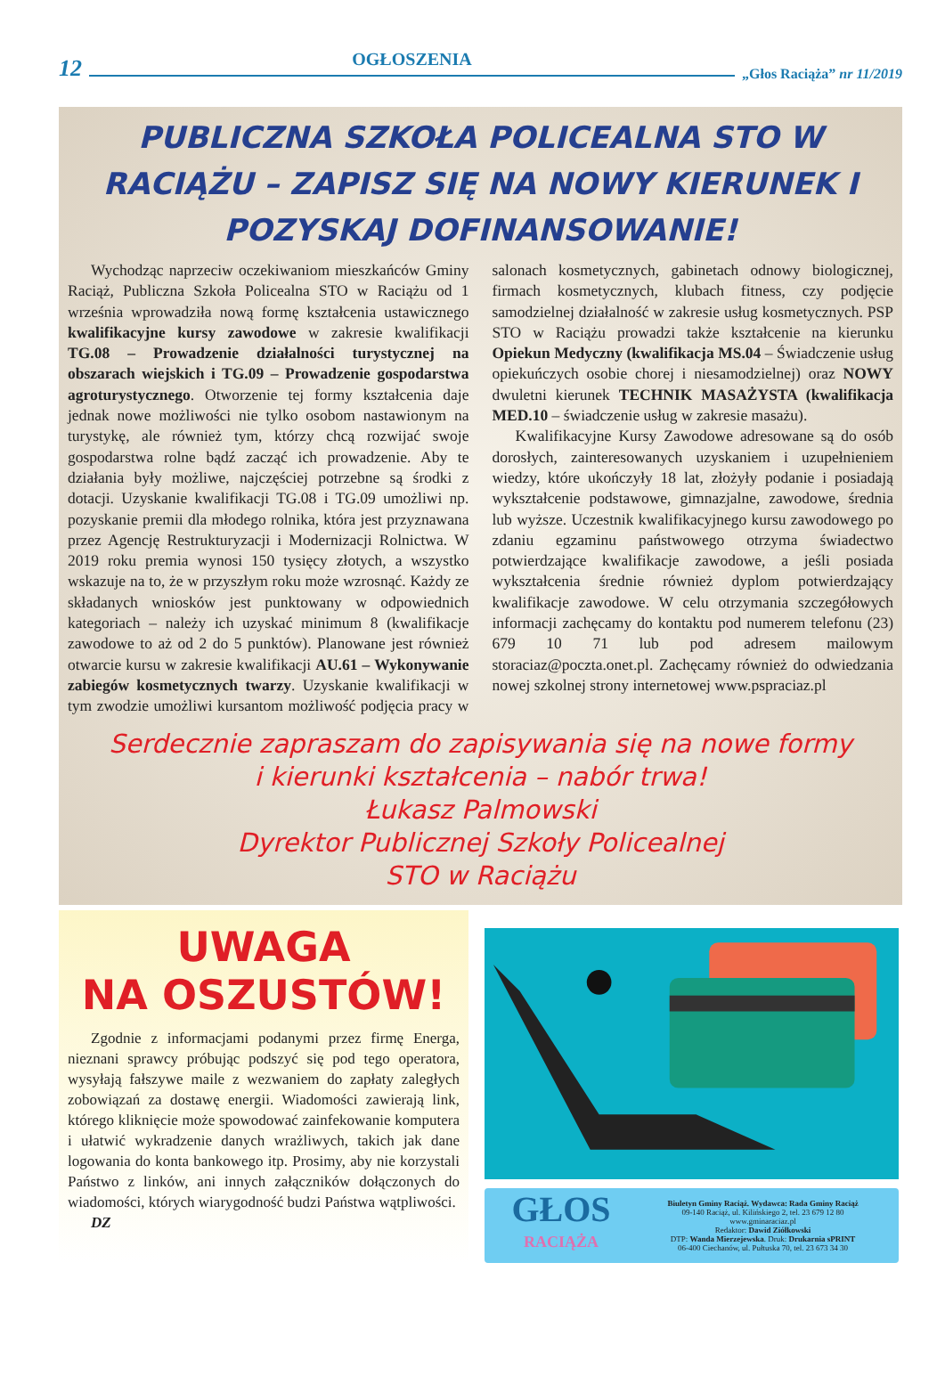12 OGŁOSZENIA „Głos Raciąża” nr 11/2019
PUBLICZNA SZKOŁA POLICEALNA STO W RACIĄŻU – ZAPISZ SIĘ NA NOWY KIERUNEK I POZYSKAJ DOFINANSOWANIE!
Wychodząc naprzeciw oczekiwaniom mieszkańców Gminy Raciąż, Publiczna Szkoła Policealna STO w Raciążu od 1 września wprowadziła nową formę kształcenia ustawicznego kwalifikacyjne kursy zawodowe w zakresie kwalifikacji TG.08 – Prowadzenie działalności turystycznej na obszarach wiejskich i TG.09 – Prowadzenie gospodarstwa agroturystycznego. Otworzenie tej formy kształcenia daje jednak nowe możliwości nie tylko osobom nastawionym na turystykę, ale również tym, którzy chcą rozwijać swoje gospodarstwa rolne bądź zacząć ich prowadzenie. Aby te działania były możliwe, najczęściej potrzebne są środki z dotacji. Uzyskanie kwalifikacji TG.08 i TG.09 umożliwi np. pozyskanie premii dla młodego rolnika, która jest przyznawana przez Agencję Restrukturyzacji i Modernizacji Rolnictwa. W 2019 roku premia wynosi 150 tysięcy złotych, a wszystko wskazuje na to, że w przyszłym roku może wzrosnąć. Każdy ze składanych wniosków jest punktowany w odpowiednich kategoriach – należy ich uzyskać minimum 8 (kwalifikacje zawodowe to aż od 2 do 5 punktów). Planowane jest również otwarcie kursu w zakresie kwalifikacji AU.61 – Wykonywanie zabiegów kosmetycznych twarzy. Uzyskanie kwalifikacji w tym zwodzie umożliwi kursantom możliwość podjęcia pracy w salonach kosmetycznych, gabinetach odnowy biologicznej, firmach kosmetycznych, klubach fitness, czy podjęcie samodzielnej działalność w zakresie usług kosmetycznych. PSP STO w Raciążu prowadzi także kształcenie na kierunku Opiekun Medyczny (kwalifikacja MS.04 – Świadczenie usług opiekuńczych osobie chorej i niesamodzielnej) oraz NOWY dwuletni kierunek TECHNIK MASAŻYSTA (kwalifikacja MED.10 – świadczenie usług w zakresie masażu).
Kwalifikacyjne Kursy Zawodowe adresowane są do osób dorosłych, zainteresowanych uzyskaniem i uzupełnieniem wiedzy, które ukończyły 18 lat, złożyły podanie i posiadają wykształcenie podstawowe, gimnazjalne, zawodowe, średnia lub wyższe. Uczestnik kwalifikacyjnego kursu zawodowego po zdaniu egzaminu państwowego otrzyma świadectwo potwierdzające kwalifikacje zawodowe, a jeśli posiada wykształcenia średnie również dyplom potwierdzający kwalifikacje zawodowe. W celu otrzymania szczegółowych informacji zachęcamy do kontaktu pod numerem telefonu (23) 679 10 71 lub pod adresem mailowym storaciaz@poczta.onet.pl. Zachęcamy również do odwiedzania nowej szkolnej strony internetowej www.pspraciaz.pl
Serdecznie zapraszam do zapisywania się na nowe formy
i kierunki kształcenia – nabór trwa!
Łukasz Palmowski
Dyrektor Publicznej Szkoły Policealnej
STO w Raciążu
UWAGA
NA OSZUSTÓW!
Zgodnie z informacjami podanymi przez firmę Energa, nieznani sprawcy próbując podszyć się pod tego operatora, wysyłają fałszywe maile z wezwaniem do zapłaty zaległych zobowiązań za dostawę energii. Wiadomości zawierają link, którego kliknięcie może spowodować zainfekowanie komputera i ułatwić wykradzenie danych wrażliwych, takich jak dane logowania do konta bankowego itp. Prosimy, aby nie korzystali Państwo z linków, ani innych załączników dołączonych do wiadomości, których wiarygodność budzi Państwa wątpliwości.
DZ
GŁOS
RACIĄŻA
Biuletyn Gminy Raciąż. Wydawca: Rada Gminy Raciąż
09-140 Raciąż, ul. Kilińskiego 2, tel. 23 679 12 80
www.gminaraciaz.pl
Redaktor: Dawid Ziółkowski
DTP: Wanda Mierzejewska. Druk: Drukarnia sPRINT
06-400 Ciechanów, ul. Pułtuska 70, tel. 23 673 34 30